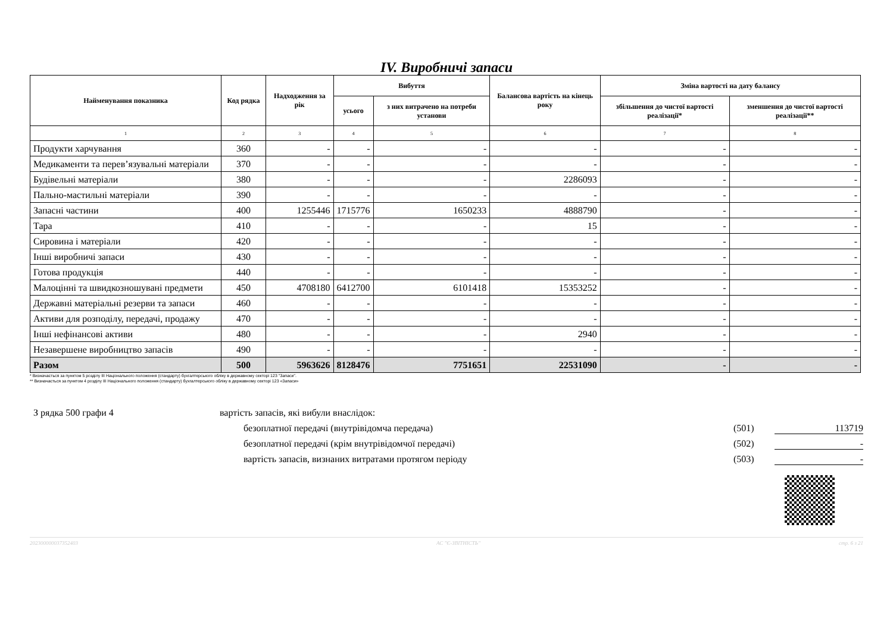IV. Виробничі запаси
| Найменування показника | Код рядка | Надходження за рік | Вибуття | | Балансова вартість на кінець року | Зміна вартості на дату балансу | |
| --- | --- | --- | --- | --- | --- | --- | --- |
| | | | усього | з них витрачено на потреби установи | | збільшення до чистої вартості реалізації* | зменшення до чистої вартості реалізації** |
| 1 | 2 | 3 | 4 | 5 | 6 | 7 | 8 |
| Продукти харчування | 360 | - | - | - | - | - | - |
| Медикаменти та перев’язувальні матеріали | 370 | - | - | - | - | - | - |
| Будівельні матеріали | 380 | - | - | - | 2286093 | - | - |
| Пально-мастильні матеріали | 390 | - | - | - | - | - | - |
| Запасні частини | 400 | 1255446 | 1715776 | 1650233 | 4888790 | - | - |
| Тара | 410 | - | - | - | 15 | - | - |
| Сировина і матеріали | 420 | - | - | - | - | - | - |
| Інші виробничі запаси | 430 | - | - | - | - | - | - |
| Готова продукція | 440 | - | - | - | - | - | - |
| Малоцінні та швидкозношувані предмети | 450 | 4708180 | 6412700 | 6101418 | 15353252 | - | - |
| Державні матеріальні резерви та запаси | 460 | - | - | - | - | - | - |
| Активи для розподілу, передачі, продажу | 470 | - | - | - | - | - | - |
| Інші нефінансові активи | 480 | - | - | - | 2940 | - | - |
| Незавершене виробництво запасів | 490 | - | - | - | - | - | - |
| Разом | 500 | 5963626 | 8128476 | 7751651 | 22531090 | - | - |
* Визначається за пунктом 5 розділу III Національного положення (стандарту) бухгалтерського обліку в державному секторі 123 "Запаси".
** Визначається за пунктом 4 розділу III Національного положення (стандарту) бухгалтерського обліку в державному секторі 123 «Запаси»
З рядка 500 графи 4 вартість запасів, які вибули внаслідок:
безоплатної передачі (внутрівідомча передача) (501) 113719
безоплатної передачі (крім внутрівідомчої передачі) (502) -
вартість запасів, визнаних витратами протягом періоду (503) -
202300000037352403 АС "Є-ЗВІТНІСТЬ" стр. 6 з 21